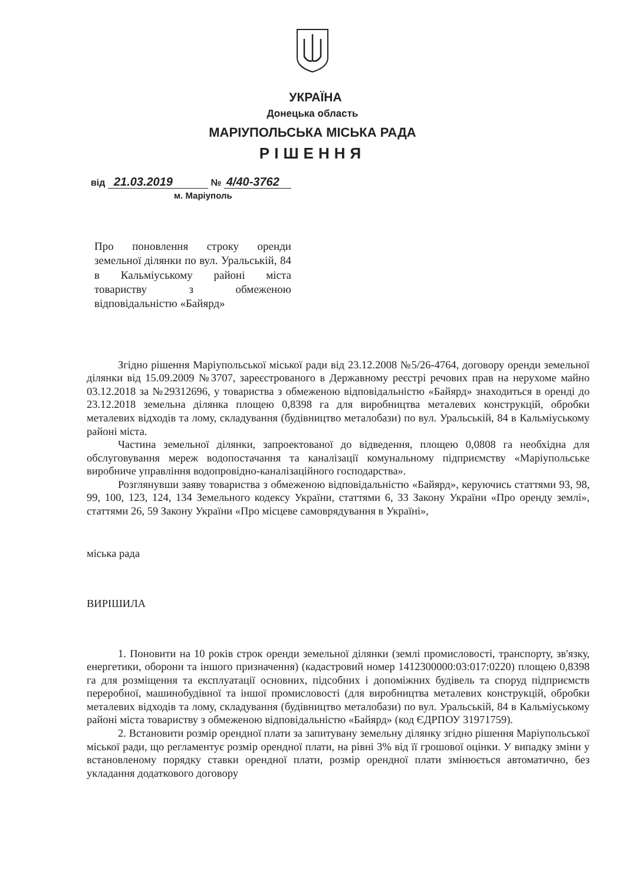УКРАЇНА
Донецька область
МАРІУПОЛЬСЬКА МІСЬКА РАДА
РІШЕННЯ
від 21.03.2019 № 4/40-3762
м. Маріуполь
Про поновлення строку оренди земельної ділянки по вул. Уральській, 84 в Кальміуському районі міста товариству з обмеженою відповідальністю «Байярд»
Згідно рішення Маріупольської міської ради від 23.12.2008 №5/26-4764, договору оренди земельної ділянки від 15.09.2009 №3707, зареєстрованого в Державному реєстрі речових прав на нерухоме майно 03.12.2018 за №29312696, у товариства з обмеженою відповідальністю «Байярд» знаходиться в оренді до 23.12.2018 земельна ділянка площею 0,8398 га для виробництва металевих конструкцій, обробки металевих відходів та лому, складування (будівництво металобази) по вул. Уральській, 84 в Кальміуському районі міста.
Частина земельної ділянки, запроектованої до відведення, площею 0,0808 га необхідна для обслуговування мереж водопостачання та каналізації комунальному підприємству «Маріупольське виробниче управління водопровідно-каналізаційного господарства».
Розглянувши заяву товариства з обмеженою відповідальністю «Байярд», керуючись статтями 93, 98, 99, 100, 123, 124, 134 Земельного кодексу України, статтями 6, 33 Закону України «Про оренду землі», статтями 26, 59 Закону України «Про місцеве самоврядування в Україні»,
міська рада
ВИРІШИЛА
1. Поновити на 10 років строк оренди земельної ділянки (землі промисловості, транспорту, зв'язку, енергетики, оборони та іншого призначення) (кадастровий номер 1412300000:03:017:0220) площею 0,8398 га для розміщення та експлуатації основних, підсобних і допоміжних будівель та споруд підприємств переробної, машинобудівної та іншої промисловості (для виробництва металевих конструкцій, обробки металевих відходів та лому, складування (будівництво металобази) по вул. Уральській, 84 в Кальміуському районі міста товариству з обмеженою відповідальністю «Байярд» (код ЄДРПОУ 31971759).
2. Встановити розмір орендної плати за запитувану земельну ділянку згідно рішення Маріупольської міської ради, що регламентує розмір орендної плати, на рівні 3% від її грошової оцінки. У випадку зміни у встановленому порядку ставки орендної плати, розмір орендної плати змінюється автоматично, без укладання додаткового договору